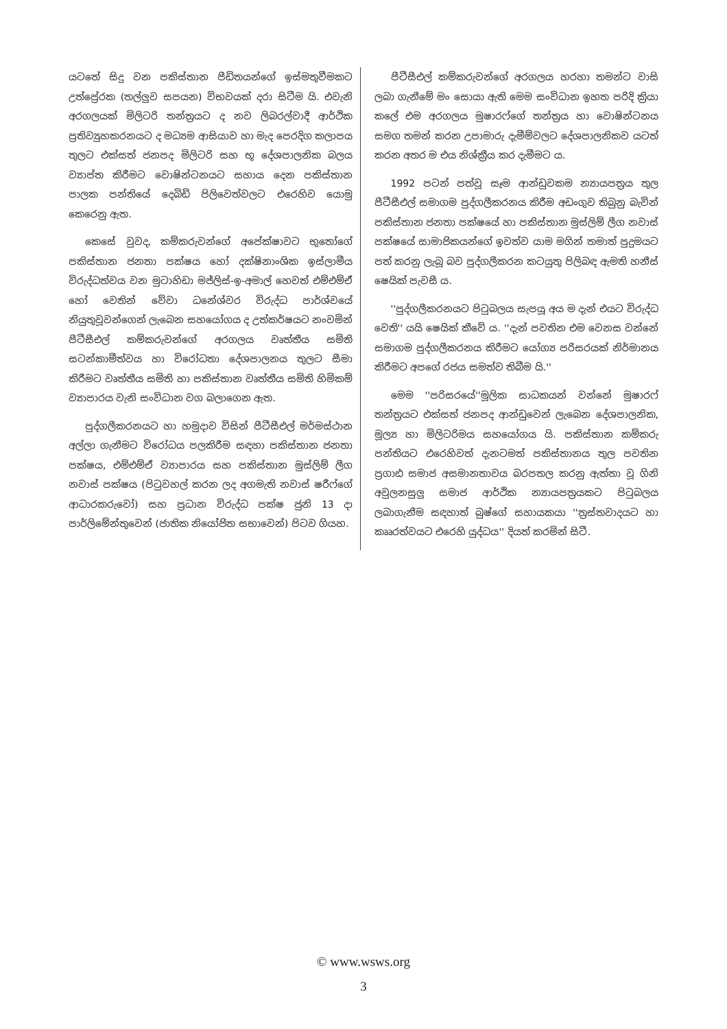යටතේ සිදු වන පකිස්තාන පීඩිතයන්ගේ ඉස්මතුවීමකට උත්ප්‍රේරක (තල්ලුව සපයන) විභවයක් දරා සිටීම යි. එවැනි අරගලයක් මිලිටරි තන්ත්‍රයට ද නව ලිබරල්වාදී ආර්ථික ප්‍රතිව්‍යුහකරනයට ද මධ්‍යම ආසියාව හා මැද පෙරදිග කලාපය තුලට එක්සත් ජනපද මිලිටරි සහ භූ දේශපාලනික බලය ව්‍යාප්ත කිරීමට වොෂින්ටනයට සහාය දෙන පකිස්තාන පාලක පන්තියේ දෙබිඩි පිලිවෙත්වලට එරෙහිව යොමු කෙරෙනු ඇත.
කෙසේ වුවද, කම්කරුවන්ගේ අපේක්ෂාවට භුතෝගේ පකිස්තාන ජනතා පක්ෂය හෝ දක්ෂිනාංශික ඉස්ලාමීය විරුද්ධත්වය වන මුටාහිඩා මජ්ලිස්-ඉ-අමාල් හෙවත් එම්එම්ඒ හෝ වෙතින් වේවා ධනේශ්වර විරුද්ධ පාර්ශ්වයේ නියුතුවූවන්ගෙන් ලැබෙන සහයෝගය ද උත්කර්ෂයට නංවමින් පීටීසීඑල් කම්කරුවන්ගේ අරගලය වෘත්තීය සමිති සටන්කාමීත්වය හා විරෝධතා දේශපාලනය තුලට සීමා කිරීමට වෘත්තීය සමිති හා පකිස්තාන වෘත්තීය සමිති හිමිකම් ව්‍යාපාරය වැනි සංවිධාන වග බලාගෙන ඇත.
පුද්ගලීකරනයට හා හමුදාව විසින් පීටීසීඑල් මර්මස්ථාන අල්ලා ගැනීමට විරෝධය පලකිරීම සඳහා පකිස්තාන ජනතා පක්ෂය, එම්එම්ඒ ව්‍යාපාරය සහ පකිස්තාන මුස්ලිම් ලීග නවාස් පක්ෂය (පිටුවහල් කරන ලද අගමැති නවාස් ෂරීෆ්ගේ ආධාරකරුවෝ) සහ ප්‍රධාන විරුද්ධ පක්ෂ ජුනි 13 දා පාර්ලිමේන්තුවෙන් (ජාතික නියෝජිත සභාවෙන්) පිටව ගියහ.
පීටීසීඑල් කම්කරුවන්ගේ අරගලය හරහා තමන්ට වාසි ලබා ගැනීමේ මං සොයා ඇති මෙම සංවිධාන ඉහත පරිදි ක්‍රියා කලේ එම අරගලය මුෂාරෆ්ගේ තන්ත්‍රය හා වොෂින්ටනය සමග තමන් කරන උපාමාරු දැමීම්වලට දේශපාලනිකව යටත් කරන අතර ම එය නිශ්ක්‍රීය කර දැමීමට ය.
1992 පටන් පත්වූ සෑම ආන්ඩුවකම න්‍යායපත්‍රය තුල පීටීසීඑල් සමාගම පුද්ගලීකරනය කිරීම අඩංගුව තිබුනු බැවින් පකිස්තාන ජනතා පක්ෂයේ හා පකිස්තාන මුස්ලිම් ලීග නවාස් පක්ෂයේ සාමාජිකයන්ගේ ඉවත්ව යාම මගින් තමාත් පුදුමයට පත් කරනු ලැබූ බව පුද්ගලීකරන කටයුතු පිලිබඳ ඇමති හනීස් ෂෙයික් පැවසී ය.
''පුද්ගලීකරනයට පිටුබලය සැපයූ අය ම දැන් එයට විරුද්ධ වෙති'' යයි ෂෙයික් කීවේ ය. ''දැන් පවතින එම වෙනස වන්නේ සමාගම පුද්ගලීකරනය කිරීමට යෝග්‍ය පරිසරයක් නිර්මානය කිරීමට අපගේ රජය සමත්ව තිබීම යි.''
මෙම ''පරිසරයේ''මූලික සාධකයන් වන්නේ මුෂාරෆ් තන්ත්‍රයට එක්සත් ජනපද ආන්ඩුවෙන් ලැබෙන දේශපාලනික, මූල්‍ය හා මිලිටරිමය සහයෝගය යි. පකිස්තාන කම්කරු පන්තියට එරෙහිවත් දැනටමත් පකිස්තානය තුල පවතින ප්‍රගාඪ සමාජ අසමානතාවය බරපතල කරනු ඇත්තා වූ ගිනි අවුලනසුලු සමාජ ආර්ථික න්‍යායපත්‍රයකට පිටුබලය ලබාගැනීම සඳහාත් බුෂ්ගේ සහායකයා ''ත්‍රස්තවාදයට හා කෲරත්වයට එරෙහි යුද්ධය'' දියත් කරමින් සිටී.
© www.wsws.org
3